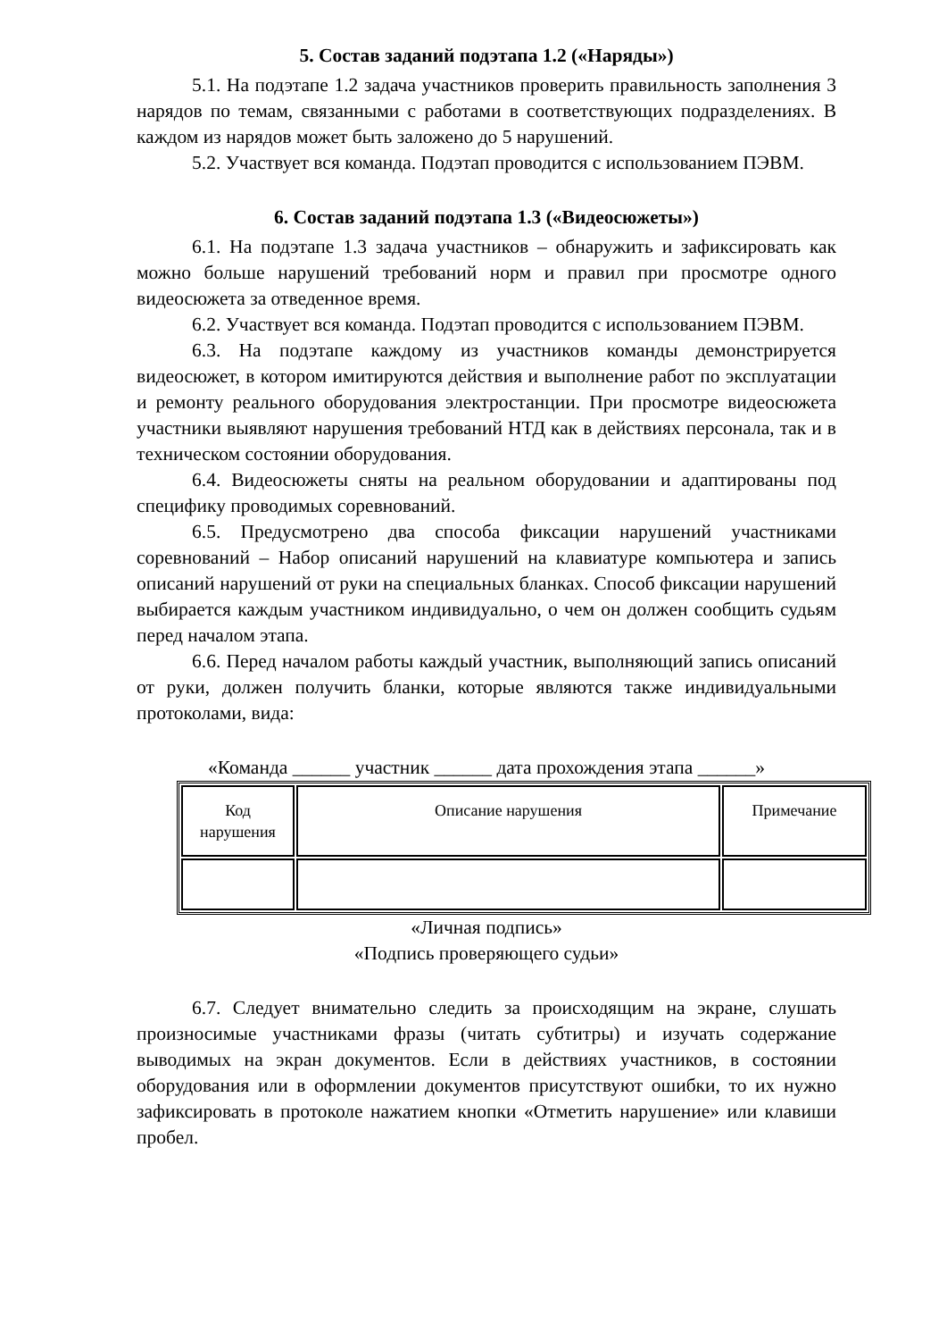5. Состав заданий подэтапа 1.2 («Наряды»)
5.1. На подэтапе 1.2 задача участников проверить правильность заполнения 3 нарядов по темам, связанными с работами в соответствующих подразделениях. В каждом из нарядов может быть заложено до 5 нарушений.
5.2. Участвует вся команда. Подэтап проводится с использованием ПЭВМ.
6. Состав заданий подэтапа 1.3 («Видеосюжеты»)
6.1. На подэтапе 1.3 задача участников – обнаружить и зафиксировать как можно больше нарушений требований норм и правил при просмотре одного видеосюжета за отведенное время.
6.2. Участвует вся команда. Подэтап проводится с использованием ПЭВМ.
6.3. На подэтапе каждому из участников команды демонстрируется видеосюжет, в котором имитируются действия и выполнение работ по эксплуатации и ремонту реального оборудования электростанции. При просмотре видеосюжета участники выявляют нарушения требований НТД как в действиях персонала, так и в техническом состоянии оборудования.
6.4. Видеосюжеты сняты на реальном оборудовании и адаптированы под специфику проводимых соревнований.
6.5. Предусмотрено два способа фиксации нарушений участниками соревнований – Набор описаний нарушений на клавиатуре компьютера и запись описаний нарушений от руки на специальных бланках. Способ фиксации нарушений выбирается каждым участником индивидуально, о чем он должен сообщить судьям перед началом этапа.
6.6. Перед началом работы каждый участник, выполняющий запись описаний от руки, должен получить бланки, которые являются также индивидуальными протоколами, вида:
«Команда ______ участник ______ дата прохождения этапа ______»
| Код нарушения | Описание нарушения | Примечание |
«Личная подпись»
«Подпись проверяющего судьи»
6.7. Следует внимательно следить за происходящим на экране, слушать произносимые участниками фразы (читать субтитры) и изучать содержание выводимых на экран документов. Если в действиях участников, в состоянии оборудования или в оформлении документов присутствуют ошибки, то их нужно зафиксировать в протоколе нажатием кнопки «Отметить нарушение» или клавиши пробел.